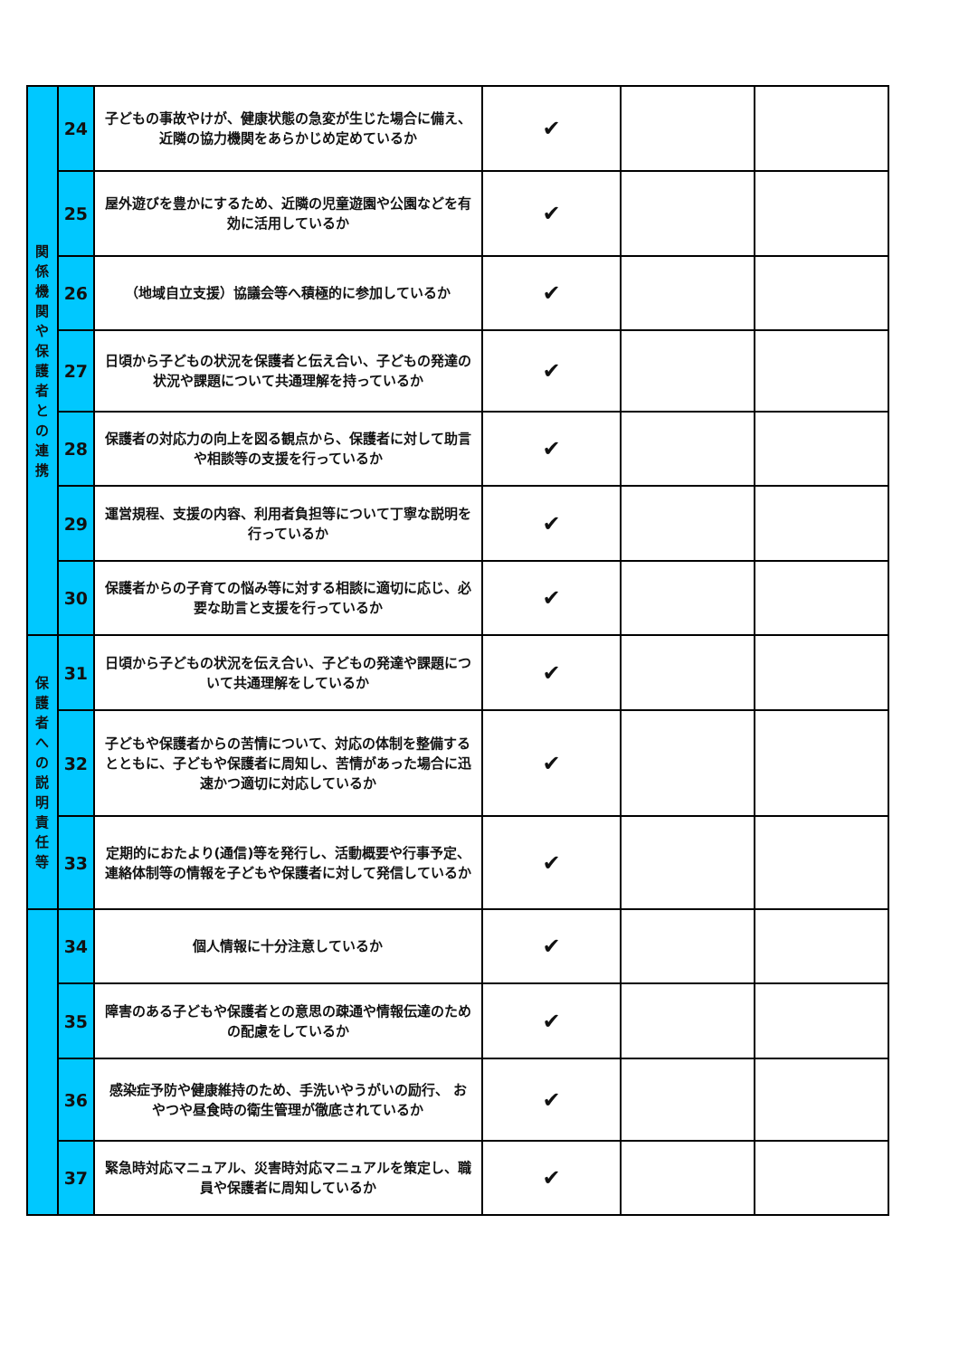| 関 係 機 関 や 保 護 者 と の 連 携 | 24 | 子どもの事故やけが、健康状態の急変が生じた場合に備え、近隣の協力機関をあらかじめ定めているか | ✔ | | |
| | 25 | 屋外遊びを豊かにするため、近隣の児童遊園や公園などを有効に活用しているか | ✔ | | |
| | 26 | （地域自立支援）協議会等へ積極的に参加しているか | ✔ | | |
| | 27 | 日頃から子どもの状況を保護者と伝え合い、子どもの発達の状況や課題について共通理解を持っているか | ✔ | | |
| | 28 | 保護者の対応力の向上を図る観点から、保護者に対して助言や相談等の支援を行っているか | ✔ | | |
| | 29 | 運営規程、支援の内容、利用者負担等について丁寧な説明を行っているか | ✔ | | |
| | 30 | 保護者からの子育ての悩み等に対する相談に適切に応じ、必要な助言と支援を行っているか | ✔ | | |
| 保 護 者 へ の 説 明 責 任 等 | 31 | 日頃から子どもの状況を伝え合い、子どもの発達や課題について共通理解をしているか | ✔ | | |
| | 32 | 子どもや保護者からの苦情について、対応の体制を整備するとともに、子どもや保護者に周知し、苦情があった場合に迅速かつ適切に対応しているか | ✔ | | |
| | 33 | 定期的におたより(通信)等を発行し、活動概要や行事予定、連絡体制等の情報を子どもや保護者に対して発信しているか | ✔ | | |
| | 34 | 個人情報に十分注意しているか | ✔ | | |
| | 35 | 障害のある子どもや保護者との意思の疎通や情報伝達のための配慮をしているか | ✔ | | |
| | 36 | 感染症予防や健康維持のため、手洗いやうがいの励行、 おやつや昼食時の衛生管理が徹底されているか | ✔ | | |
| | 37 | 緊急時対応マニュアル、災害時対応マニュアルを策定し、職員や保護者に周知しているか | ✔ | | |